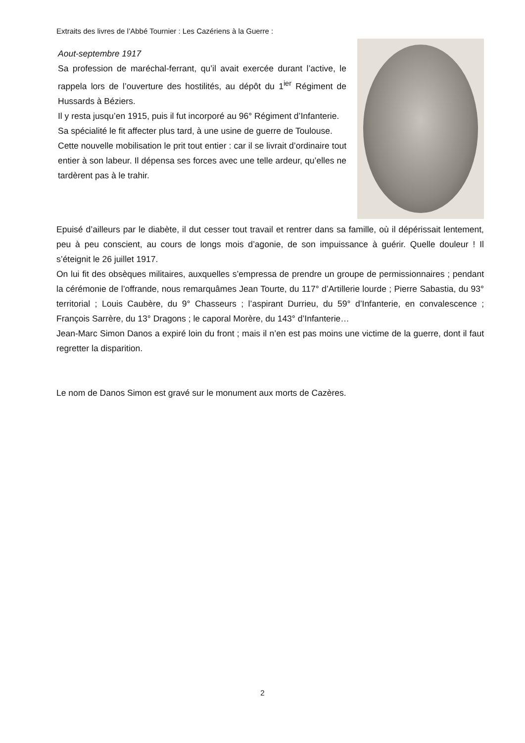Extraits des livres de l’Abbé Tournier : Les Cazériens à la Guerre :
Aout-septembre 1917
Sa profession de maréchal-ferrant, qu’il avait exercée durant l’active, le rappela lors de l’ouverture des hostilités, au dépôt du 1<sup>ier</sup> Régiment de Hussards à Béziers.
Il y resta jusqu’en 1915, puis il fut incorporé au 96° Régiment d’Infanterie.
Sa spécialité le fit affecter plus tard, à une usine de guerre de Toulouse.
Cette nouvelle mobilisation le prit tout entier : car il se livrait d’ordinaire tout entier à son labeur. Il dépensa ses forces avec une telle ardeur, qu’elles ne tardèrent pas à le trahir.
Epuisé d’ailleurs par le diabète, il dut cesser tout travail et rentrer dans sa famille, où il dépérissait lentement, peu à peu conscient, au cours de longs mois d’agonie, de son impuissance à guérir. Quelle douleur ! Il s’éteignit le 26 juillet 1917.
On lui fit des obsèques militaires, auxquelles s’empressa de prendre un groupe de permissionnaires ; pendant la cérémonie de l’offrande, nous remarquâmes Jean Tourte, du 117° d’Artillerie lourde ; Pierre Sabastia, du 93° territorial ; Louis Caubère, du 9° Chasseurs ; l’aspirant Durrieu, du 59° d’Infanterie, en convalescence ; François Sarrère, du 13° Dragons ; le caporal Morère, du 143° d’Infanterie…
Jean-Marc Simon Danos a expiré loin du front ; mais il n’en est pas moins une victime de la guerre, dont il faut regretter la disparition.
Le nom de Danos Simon est gravé sur le monument aux morts de Cazères.
2